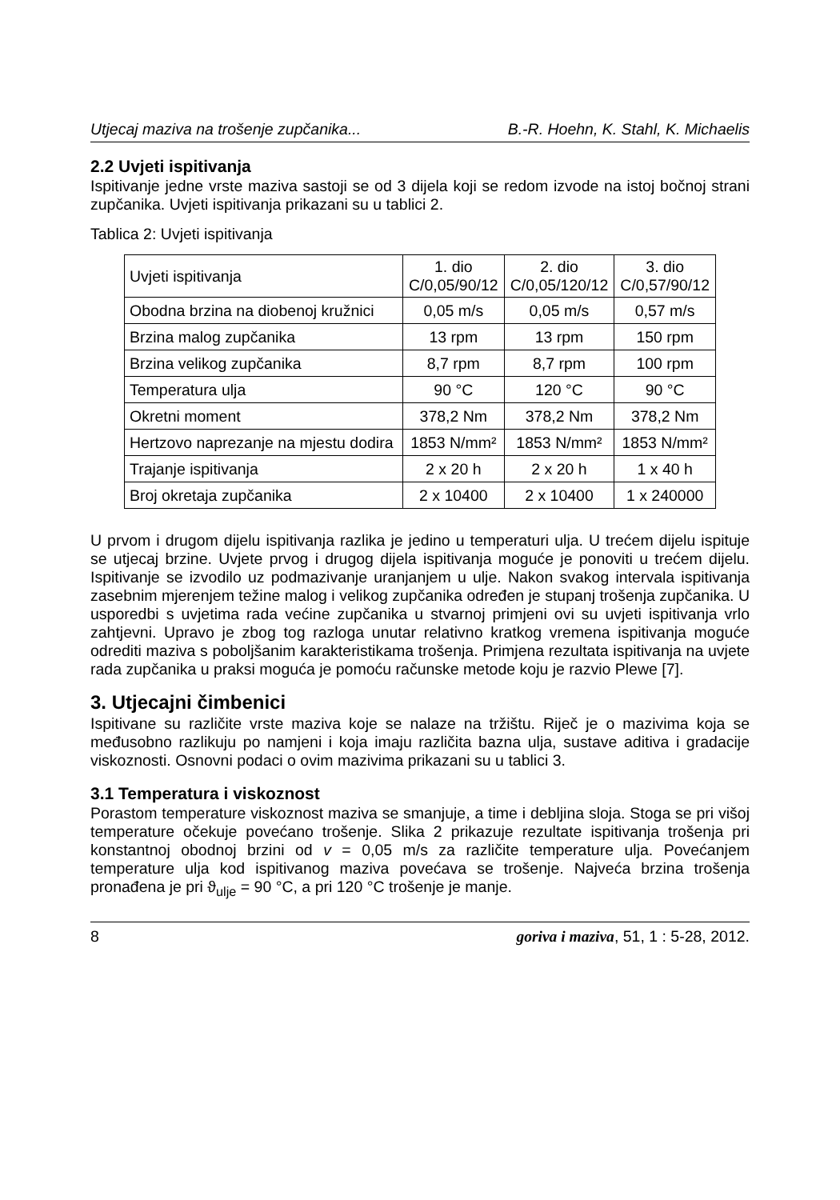Utjecaj maziva na trošenje zupčanika... B.-R. Hoehn, K. Stahl, K. Michaelis
2.2 Uvjeti ispitivanja
Ispitivanje jedne vrste maziva sastoji se od 3 dijela koji se redom izvode na istoj bočnoj strani zupčanika. Uvjeti ispitivanja prikazani su u tablici 2.
Tablica 2: Uvjeti ispitivanja
| Uvjeti ispitivanja | 1. dio C/0,05/90/12 | 2. dio C/0,05/120/12 | 3. dio C/0,57/90/12 |
| Obodna brzina na diobenoj kružnici | 0,05 m/s | 0,05 m/s | 0,57 m/s |
| Brzina malog zupčanika | 13 rpm | 13 rpm | 150 rpm |
| Brzina velikog zupčanika | 8,7 rpm | 8,7 rpm | 100 rpm |
| Temperatura ulja | 90 °C | 120 °C | 90 °C |
| Okretni moment | 378,2 Nm | 378,2 Nm | 378,2 Nm |
| Hertzovo naprezanje na mjestu dodira | 1853 N/mm² | 1853 N/mm² | 1853 N/mm² |
| Trajanje ispitivanja | 2 x 20 h | 2 x 20 h | 1 x 40 h |
| Broj okretaja zupčanika | 2 x 10400 | 2 x 10400 | 1 x 240000 |
U prvom i drugom dijelu ispitivanja razlika je jedino u temperaturi ulja. U trećem dijelu ispituje se utjecaj brzine. Uvjete prvog i drugog dijela ispitivanja moguće je ponoviti u trećem dijelu. Ispitivanje se izvodilo uz podmazivanje uranjanjem u ulje. Nakon svakog intervala ispitivanja zasebnim mjerenjem težine malog i velikog zupčanika određen je stupanj trošenja zupčanika. U usporedbi s uvjetima rada većine zupčanika u stvarnoj primjeni ovi su uvjeti ispitivanja vrlo zahtjevni. Upravo je zbog tog razloga unutar relativno kratkog vremena ispitivanja moguće odrediti maziva s poboljšanim karakteristikama trošenja. Primjena rezultata ispitivanja na uvjete rada zupčanika u praksi moguća je pomoću računske metode koju je razvio Plewe [7].
3. Utjecajni čimbenici
Ispitivane su različite vrste maziva koje se nalaze na tržištu. Riječ je o mazivima koja se međusobno razlikuju po namjeni i koja imaju različita bazna ulja, sustave aditiva i gradacije viskoznosti. Osnovni podaci o ovim mazivima prikazani su u tablici 3.
3.1 Temperatura i viskoznost
Porastom temperature viskoznost maziva se smanjuje, a time i debljina sloja. Stoga se pri višoj temperature očekuje povećano trošenje. Slika 2 prikazuje rezultate ispitivanja trošenja pri konstantnoj obodnoj brzini od v = 0,05 m/s za različite temperature ulja. Povećanjem temperature ulja kod ispitivanog maziva povećava se trošenje. Najveća brzina trošenja pronađena je pri ϑ<sub>ulje</sub> = 90 °C, a pri 120 °C trošenje je manje.
8 goriva i maziva, 51, 1 : 5-28, 2012.